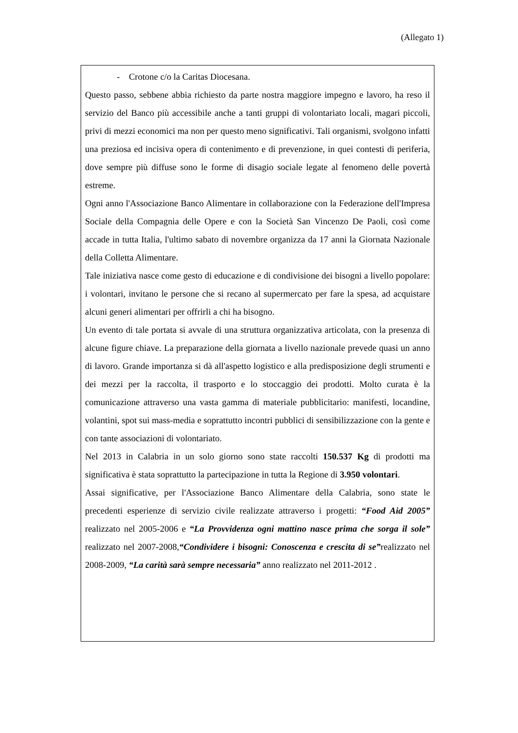(Allegato 1)
- Crotone c/o la Caritas Diocesana.
Questo passo, sebbene abbia richiesto da parte nostra maggiore impegno e lavoro, ha reso il servizio del Banco più accessibile anche a tanti gruppi di volontariato locali, magari piccoli, privi di mezzi economici ma non per questo meno significativi. Tali organismi, svolgono infatti una preziosa ed incisiva opera di contenimento e di prevenzione, in quei contesti di periferia, dove sempre più diffuse sono le forme di disagio sociale legate al fenomeno delle povertà estreme.
Ogni anno l'Associazione Banco Alimentare in collaborazione con la Federazione dell'Impresa Sociale della Compagnia delle Opere e con la Società San Vincenzo De Paoli, così come accade in tutta Italia, l'ultimo sabato di novembre organizza da 17 anni la Giornata Nazionale della Colletta Alimentare.
Tale iniziativa nasce come gesto di educazione e di condivisione dei bisogni a livello popolare: i volontari, invitano le persone che si recano al supermercato per fare la spesa, ad acquistare alcuni generi alimentari per offrirli a chi ha bisogno.
Un evento di tale portata si avvale di una struttura organizzativa articolata, con la presenza di alcune figure chiave. La preparazione della giornata a livello nazionale prevede quasi un anno di lavoro. Grande importanza si dà all'aspetto logistico e alla predisposizione degli strumenti e dei mezzi per la raccolta, il trasporto e lo stoccaggio dei prodotti. Molto curata è la comunicazione attraverso una vasta gamma di materiale pubblicitario: manifesti, locandine, volantini, spot sui mass-media e soprattutto incontri pubblici di sensibilizzazione con la gente e con tante associazioni di volontariato.
Nel 2013 in Calabria in un solo giorno sono state raccolti 150.537 Kg di prodotti ma significativa è stata soprattutto la partecipazione in tutta la Regione di 3.950 volontari.
Assai significative, per l'Associazione Banco Alimentare della Calabria, sono state le precedenti esperienze di servizio civile realizzate attraverso i progetti: “Food Aid 2005” realizzato nel 2005-2006 e “La Provvidenza ogni mattino nasce prima che sorga il sole” realizzato nel 2007-2008,“Condividere i bisogni: Conoscenza e crescita di se”realizzato nel 2008-2009, “La carità sarà sempre necessaria” anno realizzato nel 2011-2012 .